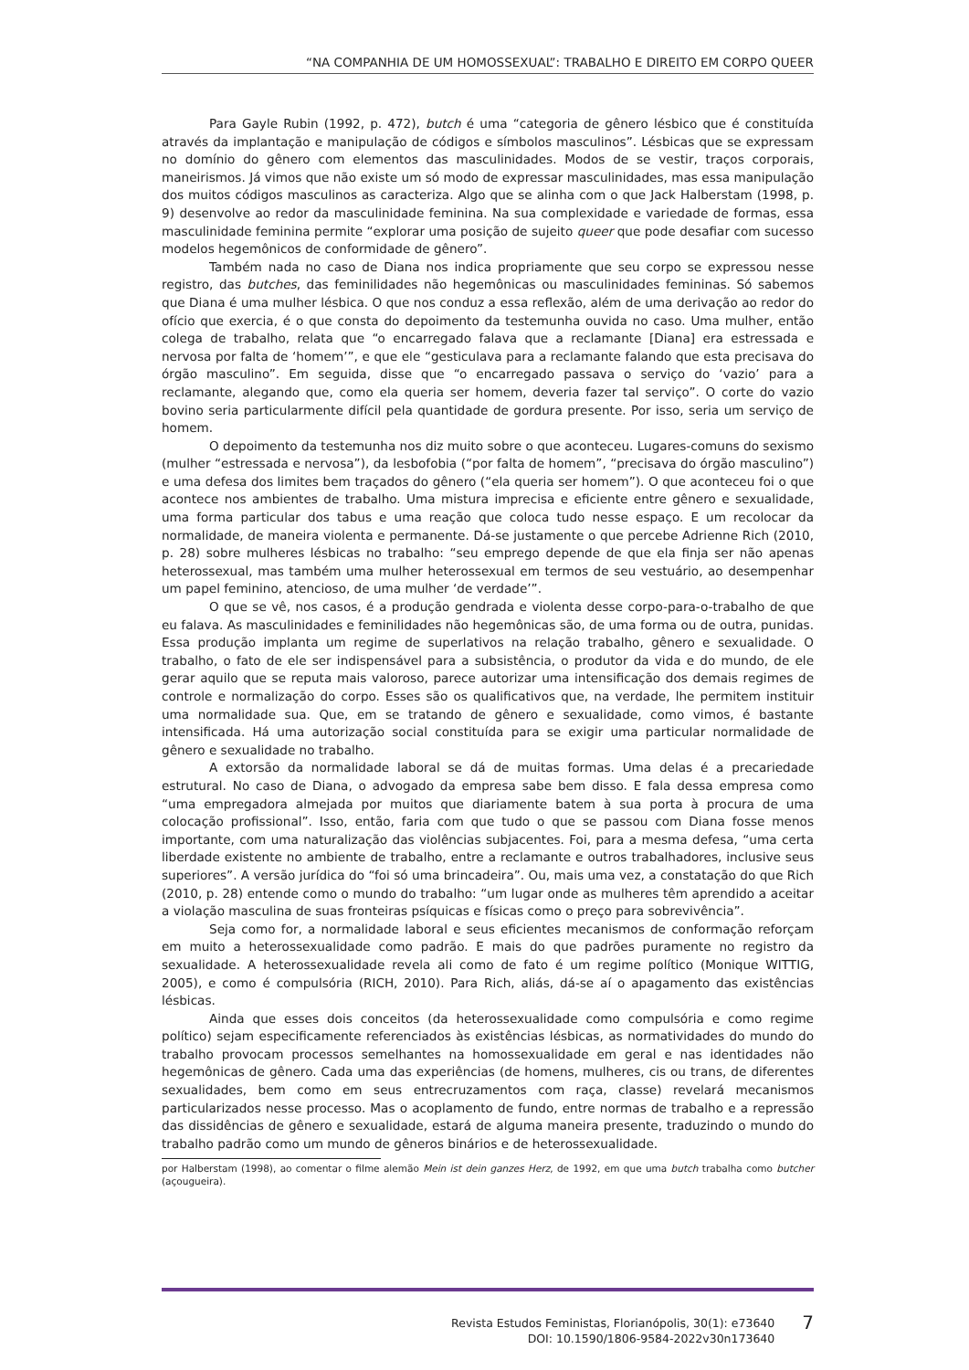“NA COMPANHIA DE UM HOMOSSEXUAL”: TRABALHO E DIREITO EM CORPO QUEER
Para Gayle Rubin (1992, p. 472), butch é uma “categoria de gênero lésbico que é constituída através da implantação e manipulação de códigos e símbolos masculinos”. Lésbicas que se expressam no domínio do gênero com elementos das masculinidades. Modos de se vestir, traços corporais, maneirismos. Já vimos que não existe um só modo de expressar masculinidades, mas essa manipulação dos muitos códigos masculinos as caracteriza. Algo que se alinha com o que Jack Halberstam (1998, p. 9) desenvolve ao redor da masculinidade feminina. Na sua complexidade e variedade de formas, essa masculinidade feminina permite “explorar uma posição de sujeito queer que pode desafiar com sucesso modelos hegemônicos de conformidade de gênero”.
Também nada no caso de Diana nos indica propriamente que seu corpo se expressou nesse registro, das butches, das feminilidades não hegemônicas ou masculinidades femininas. Só sabemos que Diana é uma mulher lésbica. O que nos conduz a essa reflexão, além de uma derivação ao redor do ofício que exercia, é o que consta do depoimento da testemunha ouvida no caso. Uma mulher, então colega de trabalho, relata que “o encarregado falava que a reclamante [Diana] era estressada e nervosa por falta de ‘homem’”, e que ele “gesticulava para a reclamante falando que esta precisava do órgão masculino”. Em seguida, disse que “o encarregado passava o serviço do ‘vazio’ para a reclamante, alegando que, como ela queria ser homem, deveria fazer tal serviço”. O corte do vazio bovino seria particularmente difícil pela quantidade de gordura presente. Por isso, seria um serviço de homem.
O depoimento da testemunha nos diz muito sobre o que aconteceu. Lugares-comuns do sexismo (mulher “estressada e nervosa”), da lesbofobia (“por falta de homem”, “precisava do órgão masculino”) e uma defesa dos limites bem traçados do gênero (“ela queria ser homem”). O que aconteceu foi o que acontece nos ambientes de trabalho. Uma mistura imprecisa e eficiente entre gênero e sexualidade, uma forma particular dos tabus e uma reação que coloca tudo nesse espaço. E um recolocar da normalidade, de maneira violenta e permanente. Dá-se justamente o que percebe Adrienne Rich (2010, p. 28) sobre mulheres lésbicas no trabalho: “seu emprego depende de que ela finja ser não apenas heterossexual, mas também uma mulher heterossexual em termos de seu vestuário, ao desempenhar um papel feminino, atencioso, de uma mulher ‘de verdade’”.
O que se vê, nos casos, é a produção gendrada e violenta desse corpo-para-o-trabalho de que eu falava. As masculinidades e feminilidades não hegemônicas são, de uma forma ou de outra, punidas. Essa produção implanta um regime de superlativos na relação trabalho, gênero e sexualidade. O trabalho, o fato de ele ser indispensável para a subsistência, o produtor da vida e do mundo, de ele gerar aquilo que se reputa mais valoroso, parece autorizar uma intensificação dos demais regimes de controle e normalização do corpo. Esses são os qualificativos que, na verdade, lhe permitem instituir uma normalidade sua. Que, em se tratando de gênero e sexualidade, como vimos, é bastante intensificada. Há uma autorização social constituída para se exigir uma particular normalidade de gênero e sexualidade no trabalho.
A extorsão da normalidade laboral se dá de muitas formas. Uma delas é a precariedade estrutural. No caso de Diana, o advogado da empresa sabe bem disso. E fala dessa empresa como “uma empregadora almejada por muitos que diariamente batem à sua porta à procura de uma colocação profissional”. Isso, então, faria com que tudo o que se passou com Diana fosse menos importante, com uma naturalização das violências subjacentes. Foi, para a mesma defesa, “uma certa liberdade existente no ambiente de trabalho, entre a reclamante e outros trabalhadores, inclusive seus superiores”. A versão jurídica do “foi só uma brincadeira”. Ou, mais uma vez, a constatação do que Rich (2010, p. 28) entende como o mundo do trabalho: “um lugar onde as mulheres têm aprendido a aceitar a violação masculina de suas fronteiras psíquicas e físicas como o preço para sobrevivência”.
Seja como for, a normalidade laboral e seus eficientes mecanismos de conformação reforçam em muito a heterossexualidade como padrão. E mais do que padrões puramente no registro da sexualidade. A heterossexualidade revela ali como de fato é um regime político (Monique WITTIG, 2005), e como é compulsória (RICH, 2010). Para Rich, aliás, dá-se aí o apagamento das existências lésbicas.
Ainda que esses dois conceitos (da heterossexualidade como compulsória e como regime político) sejam especificamente referenciados às existências lésbicas, as normatividades do mundo do trabalho provocam processos semelhantes na homossexualidade em geral e nas identidades não hegemônicas de gênero. Cada uma das experiências (de homens, mulheres, cis ou trans, de diferentes sexualidades, bem como em seus entrecruzamentos com raça, classe) revelará mecanismos particularizados nesse processo. Mas o acoplamento de fundo, entre normas de trabalho e a repressão das dissidências de gênero e sexualidade, estará de alguma maneira presente, traduzindo o mundo do trabalho padrão como um mundo de gêneros binários e de heterossexualidade.
por Halberstam (1998), ao comentar o filme alemão Mein ist dein ganzes Herz, de 1992, em que uma butch trabalha como butcher (açougueira).
Revista Estudos Feministas, Florianópolis, 30(1): e73640
DOI: 10.1590/1806-9584-2022v30n173640
7